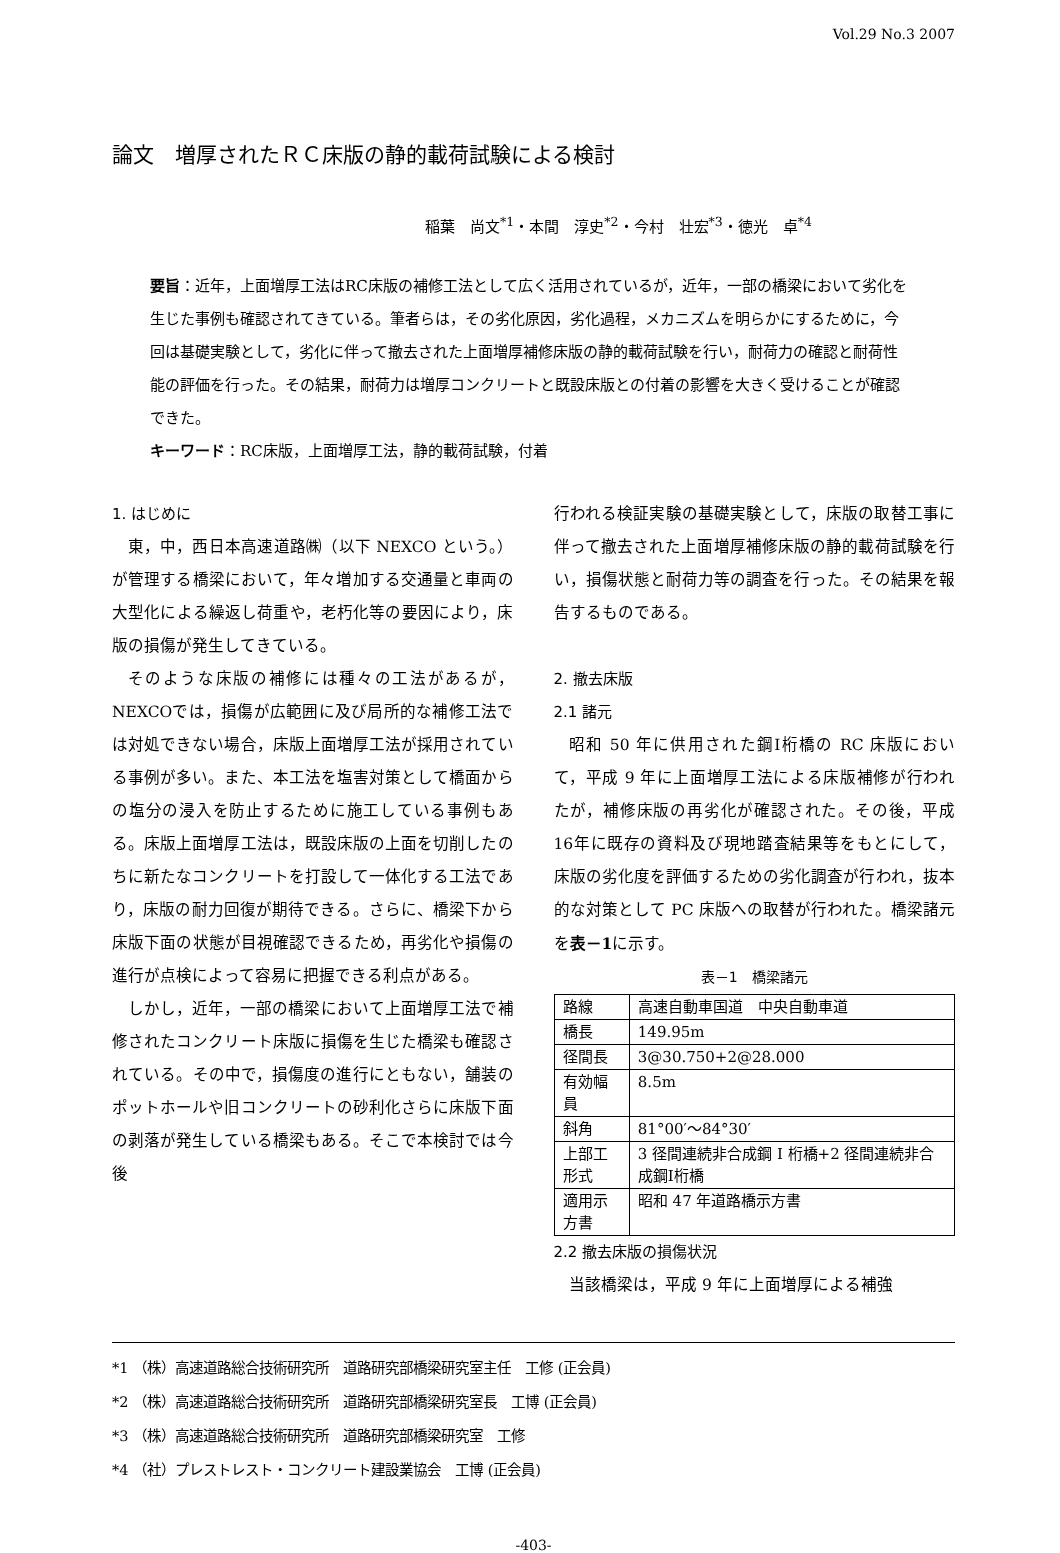Vol.29 No.3 2007
論文　増厚されたＲＣ床版の静的載荷試験による検討
稲葉　尚文<sup>*1</sup>・本間　淳史<sup>*2</sup>・今村　壮宏<sup>*3</sup>・徳光　卓<sup>*4</sup>
要旨：近年，上面増厚工法はRC床版の補修工法として広く活用されているが，近年，一部の橋梁において劣化を生じた事例も確認されてきている。筆者らは，その劣化原因，劣化過程，メカニズムを明らかにするために，今回は基礎実験として，劣化に伴って撤去された上面増厚補修床版の静的載荷試験を行い，耐荷力の確認と耐荷性能の評価を行った。その結果，耐荷力は増厚コンクリートと既設床版との付着の影響を大きく受けることが確認できた。
キーワード：RC床版，上面増厚工法，静的載荷試験，付着
1. はじめに
東，中，西日本高速道路㈱（以下 NEXCO という。）が管理する橋梁において，年々増加する交通量と車両の大型化による繰返し荷重や，老朽化等の要因により，床版の損傷が発生してきている。
そのような床版の補修には種々の工法があるが，NEXCOでは，損傷が広範囲に及び局所的な補修工法では対処できない場合，床版上面増厚工法が採用されている事例が多い。また、本工法を塩害対策として橋面からの塩分の浸入を防止するために施工している事例もある。床版上面増厚工法は，既設床版の上面を切削したのちに新たなコンクリートを打設して一体化する工法であり，床版の耐力回復が期待できる。さらに、橋梁下から床版下面の状態が目視確認できるため，再劣化や損傷の進行が点検によって容易に把握できる利点がある。
しかし，近年，一部の橋梁において上面増厚工法で補修されたコンクリート床版に損傷を生じた橋梁も確認されている。その中で，損傷度の進行にともない，舗装のポットホールや旧コンクリートの砂利化さらに床版下面の剥落が発生している橋梁もある。そこで本検討では今後
行われる検証実験の基礎実験として，床版の取替工事に伴って撤去された上面増厚補修床版の静的載荷試験を行い，損傷状態と耐荷力等の調査を行った。その結果を報告するものである。
2. 撤去床版
2.1 諸元
昭和 50 年に供用された鋼I桁橋の RC 床版において，平成 9 年に上面増厚工法による床版補修が行われたが，補修床版の再劣化が確認された。その後，平成16年に既存の資料及び現地踏査結果等をもとにして，床版の劣化度を評価するための劣化調査が行われ，抜本的な対策として PC 床版への取替が行われた。橋梁諸元を表－1に示す。
表－1　橋梁諸元
| 路線 | 高速自動車国道 中央自動車道 |
| 橋長 | 149.95m |
| 径間長 | 3@30.750+2@28.000 |
| 有効幅員 | 8.5m |
| 斜角 | 81°00′～84°30′ |
| 上部工形式 | 3 径間連続非合成鋼 I 桁橋+2 径間連続非合成鋼I桁橋 |
| 適用示方書 | 昭和 47 年道路橋示方書 |
2.2 撤去床版の損傷状況
当該橋梁は，平成 9 年に上面増厚による補強
*1 （株）高速道路総合技術研究所　道路研究部橋梁研究室主任　工修 (正会員)
*2 （株）高速道路総合技術研究所　道路研究部橋梁研究室長　工博 (正会員)
*3 （株）高速道路総合技術研究所　道路研究部橋梁研究室　工修
*4 （社）プレストレスト・コンクリート建設業協会　工博 (正会員)
-403-